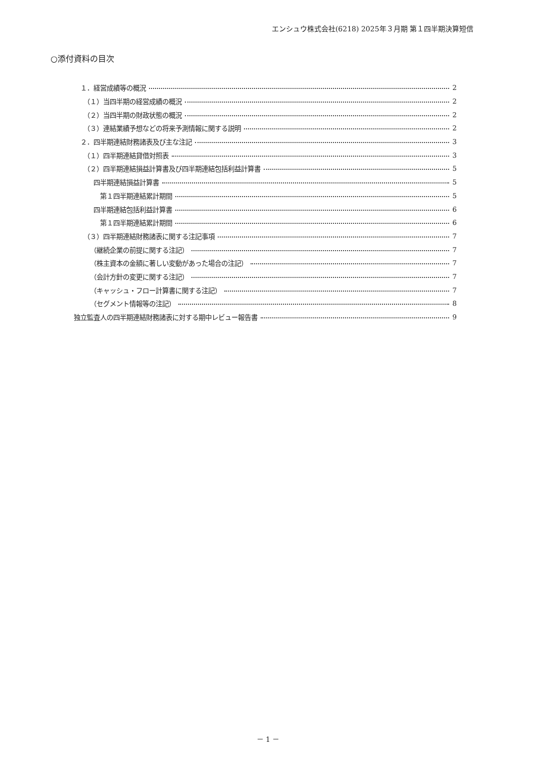エンシュウ株式会社(6218) 2025年３月期 第１四半期決算短信
○添付資料の目次
　１．経営成績等の概況 2
　　（１）当四半期の経営成績の概況 2
　　（２）当四半期の財政状態の概況 2
　　（３）連結業績予想などの将来予測情報に関する説明 2
　２．四半期連結財務諸表及び主な注記 3
　　（１）四半期連結貸借対照表 3
　　（２）四半期連結損益計算書及び四半期連結包括利益計算書 5
　　　四半期連結損益計算書 5
　　　　第１四半期連結累計期間 5
　　　四半期連結包括利益計算書 6
　　　　第１四半期連結累計期間 6
　　（３）四半期連結財務諸表に関する注記事項 7
　　　（継続企業の前提に関する注記） 7
　　　（株主資本の金額に著しい変動があった場合の注記） 7
　　　（会計方針の変更に関する注記） 7
　　　（キャッシュ・フロー計算書に関する注記） 7
　　　（セグメント情報等の注記） 8
独立監査人の四半期連結財務諸表に対する期中レビュー報告書 9
－ 1 －